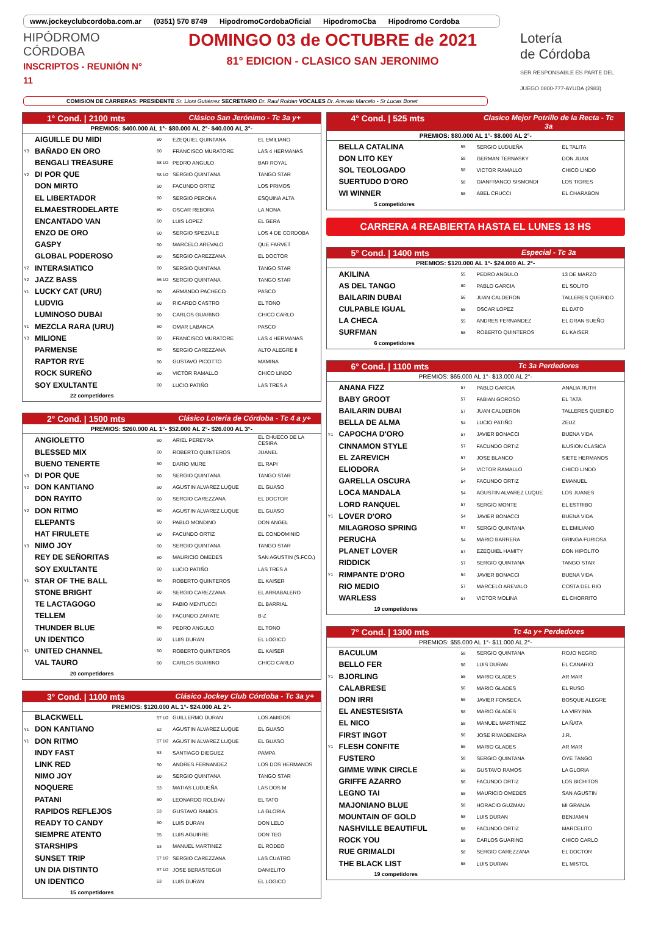www.jockeyclubcordoba.com.ar (0351) 570 8749 HipodromoCordobaOficial HipodromoCba Hipodromo Cordoba
HIPÓDROMO
CÓRDOBA
INSCRIPTOS - REUNIÓN N° 11
DOMINGO 03 de OCTUBRE de 2021
81° EDICION - CLASICO SAN JERONIMO
Lotería
de Córdoba
SER RESPONSABLE ES PARTE DEL JUEGO 0800-777-AYUDA (2983)
COMISION DE CARRERAS: PRESIDENTE Sr. Lloni Gutiérrez SECRETARIO Dr. Raul Roldan VOCALES Dr. Arevalo Marcelo - Sr Lucas Bonet
1° Cond. | 2100 mts Clásico San Jerónimo - Tc 3a y+
PREMIOS: $400.000 AL 1°- $80.000 AL 2°- $40.000 AL 3°-
| | AIGUILLE DU MIDI | 60 | EZEQUIEL QUINTANA | EL EMILIANO |
| Y3 | BAÑADO EN ORO | 60 | FRANCISCO MURATORE | LAS 4 HERMANAS |
| | BENGALI TREASURE | 58 1/2 | PEDRO ANGULO | BAR ROYAL |
| Y2 | DI POR QUE | 58 1/2 | SERGIO QUINTANA | TANGO STAR |
| | DON MIRTO | 60 | FACUNDO ORTIZ | LOS PRIMOS |
| | EL LIBERTADOR | 60 | SERGIO PERONA | ESQUINA ALTA |
| | ELMAESTRODELARTE | 60 | OSCAR REBORA | LA NONA |
| | ENCANTADO VAN | 60 | LUIS LOPEZ | EL GERA |
| | ENZO DE ORO | 60 | SERGIO SPEZIALE | LOS 4 DE CORDOBA |
| | GASPY | 60 | MARCELO AREVALO | QUE FARVET |
| | GLOBAL PODEROSO | 60 | SERGIO CAREZZANA | EL DOCTOR |
| Y2 | INTERASIATICO | 60 | SERGIO QUINTANA | TANGO STAR |
| Y2 | JAZZ BASS | 56 1/2 | SERGIO QUINTANA | TANGO STAR |
| Y1 | LUCKY CAT (URU) | 60 | ARMANDO PACHECO | PASCO |
| | LUDVIG | 60 | RICARDO CASTRO | EL TONO |
| | LUMINOSO DUBAI | 60 | CARLOS GUARINO | CHICO CARLO |
| Y1 | MEZCLA RARA (URU) | 60 | OMAR LABANCA | PASCO |
| Y3 | MILIONE | 60 | FRANCISCO MURATORE | LAS 4 HERMANAS |
| | PARMENSE | 60 | SERGIO CAREZZANA | ALTO ALEGRE II |
| | RAPTOR RYE | 60 | GUSTAVO PICOTTO | MAMINA |
| | ROCK SUREÑO | 60 | VICTOR RAMALLO | CHICO LINDO |
| | SOY EXULTANTE | 60 | LUCIO PATIÑO | LAS TRES A |
22 competidores
2° Cond. | 1500 mts Clásico Loteria de Córdoba - Tc 4 a y+
PREMIOS: $260.000 AL 1°- $52.000 AL 2°- $26.000 AL 3°-
| | ANGIOLETTO | 60 | ARIEL PEREYRA | EL CHUECO DE LA CESIRA |
| | BLESSED MIX | 60 | ROBERTO QUINTEROS | JUANEL |
| | BUENO TENERTE | 60 | DARIO MURE | EL RAPI |
| Y3 | DI POR QUE | 60 | SERGIO QUINTANA | TANGO STAR |
| Y2 | DON KANTIANO | 60 | AGUSTIN ALVAREZ LUQUE | EL GUASO |
| | DON RAYITO | 60 | SERGIO CAREZZANA | EL DOCTOR |
| Y2 | DON RITMO | 60 | AGUSTIN ALVAREZ LUQUE | EL GUASO |
| | ELEPANTS | 60 | PABLO MONDINO | DON ANGEL |
| | HAT FIRULETE | 60 | FACUNDO ORTIZ | EL CONDOMINIO |
| Y3 | NIMO JOY | 60 | SERGIO QUINTANA | TANGO STAR |
| | REY DE SEÑORITAS | 60 | MAURICIO OMEDES | SAN AGUSTIN (S.FCO.) |
| | SOY EXULTANTE | 60 | LUCIO PATIÑO | LAS TRES A |
| Y1 | STAR OF THE BALL | 60 | ROBERTO QUINTEROS | EL KAISER |
| | STONE BRIGHT | 60 | SERGIO CAREZZANA | EL ARRABALERO |
| | TE LACTAGOGO | 60 | FABIO MENTUCCI | EL BARRIAL |
| | TELLEM | 60 | FACUNDO ZARATE | B-Z |
| | THUNDER BLUE | 60 | PEDRO ANGULO | EL TONO |
| | UN IDENTICO | 60 | LUIS DURAN | EL LOGICO |
| Y1 | UNITED CHANNEL | 60 | ROBERTO QUINTEROS | EL KAISER |
| | VAL TAURO | 60 | CARLOS GUARINO | CHICO CARLO |
20 competidores
3° Cond. | 1100 mts Clásico Jockey Club Córdoba - Tc 3a y+
PREMIOS: $120.000 AL 1°- $24.000 AL 2°-
| | BLACKWELL | 57 1/2 | GUILLERMO DURAN | LOS AMIGOS |
| Y1 | DON KANTIANO | 52 | AGUSTIN ALVAREZ LUQUE | EL GUASO |
| Y1 | DON RITMO | 57 1/2 | AGUSTIN ALVAREZ LUQUE | EL GUASO |
| | INDY FAST | 53 | SANTIAGO DIEGUEZ | PAMPA |
| | LINK RED | 50 | ANDRES FERNANDEZ | LOS DOS HERMANOS |
| | NIMO JOY | 50 | SERGIO QUINTANA | TANGO STAR |
| | NOQUERE | 53 | MATIAS LUDUEÑA | LAS DOS M |
| | PATANI | 60 | LEONARDO ROLDAN | EL TATO |
| | RAPIDOS REFLEJOS | 53 | GUSTAVO RAMOS | LA GLORIA |
| | READY TO CANDY | 60 | LUIS DURAN | DON LELO |
| | SIEMPRE ATENTO | 55 | LUIS AGUIRRE | DON TEO |
| | STARSHIPS | 53 | MANUEL MARTINEZ | EL RODEO |
| | SUNSET TRIP | 57 1/2 | SERGIO CAREZZANA | LAS CUATRO |
| | UN DIA DISTINTO | 57 1/2 | JOSE BERASTEGUI | DANIELITO |
| | UN IDENTICO | 53 | LUIS DURAN | EL LOGICO |
15 competidores
4° Cond. | 525 mts Clasico Mejor Potrillo de la Recta - Tc 3a
PREMIOS: $80.000 AL 1°- $8.000 AL 2°-
| | BELLA CATALINA | 55 | SERGIO LUDUEÑA | EL TALITA |
| | DON LITO KEY | 58 | GERMAN TERNASKY | DON JUAN |
| | SOL TEOLOGADO | 58 | VICTOR RAMALLO | CHICO LINDO |
| | SUERTUDO D'ORO | 58 | GIANFRANCO SISMONDI | LOS TIGRES |
| | WI WINNER | 58 | ABEL CRUCCI | EL CHARABON |
5 competidores
CARRERA 4 REABIERTA HASTA EL LUNES 13 HS
5° Cond. | 1400 mts Especial - Tc 3a
PREMIOS: $120.000 AL 1°- $24.000 AL 2°-
| | AKILINA | 55 | PEDRO ANGULO | 13 DE MARZO |
| | AS DEL TANGO | 60 | PABLO GARCIA | EL SOLITO |
| | BAILARIN DUBAI | 56 | JUAN CALDERON | TALLERES QUERIDO |
| | CULPABLE IGUAL | 58 | OSCAR LOPEZ | EL DATO |
| | LA CHECA | 55 | ANDRES FERNANDEZ | EL GRAN SUEÑO |
| | SURFMAN | 58 | ROBERTO QUINTEROS | EL KAISER |
6 competidores
6° Cond. | 1100 mts Tc 3a Perdedores
PREMIOS: $65.000 AL 1°- $13.000 AL 2°-
| | ANANA FIZZ | 57 | PABLO GARCIA | ANALIA RUTH |
| | BABY GROOT | 57 | FABIAN GOROSO | EL TATA |
| | BAILARIN DUBAI | 57 | JUAN CALDERON | TALLERES QUERIDO |
| | BELLA DE ALMA | 54 | LUCIO PATIÑO | ZEUZ |
| Y1 | CAPOCHA D'ORO | 57 | JAVIER BONACCI | BUENA VIDA |
| | CINNAMON STYLE | 57 | FACUNDO ORTIZ | ILUSION CLASICA |
| | EL ZAREVICH | 57 | JOSE BLANCO | SIETE HERMANOS |
| | ELIODORA | 54 | VICTOR RAMALLO | CHICO LINDO |
| | GARELLA OSCURA | 54 | FACUNDO ORTIZ | EMANUEL |
| | LOCA MANDALA | 54 | AGUSTIN ALVAREZ LUQUE | LOS JUANES |
| | LORD RANQUEL | 57 | SERGIO MONTE | EL ESTRIBO |
| Y1 | LOVER D'ORO | 54 | JAVIER BONACCI | BUENA VIDA |
| | MILAGROSO SPRING | 57 | SERGIO QUINTANA | EL EMILIANO |
| | PERUCHA | 54 | MARIO BARRERA | GRINGA FURIOSA |
| | PLANET LOVER | 57 | EZEQUIEL HAMITY | DON HIPOLITO |
| | RIDDICK | 57 | SERGIO QUINTANA | TANGO STAR |
| Y1 | RIMPANTE D'ORO | 54 | JAVIER BONACCI | BUENA VIDA |
| | RIO MEDIO | 57 | MARCELO AREVALO | COSTA DEL RIO |
| | WARLESS | 57 | VICTOR MOLINA | EL CHORRITO |
19 competidores
7° Cond. | 1300 mts Tc 4a y+ Perdedores
PREMIOS: $55.000 AL 1°- $11.000 AL 2°-
| | BACULUM | 58 | SERGIO QUINTANA | ROJO NEGRO |
| | BELLO FER | 56 | LUIS DURAN | EL CANARIO |
| Y1 | BJORLING | 58 | MARIO GLADES | AR MAR |
| | CALABRESE | 56 | MARIO GLADES | EL RUSO |
| | DON IRRI | 56 | JAVIER FONSECA | BOSQUE ALEGRE |
| | EL ANESTESISTA | 58 | MARIO GLADES | LA VIRYINIA |
| | EL NICO | 58 | MANUEL MARTINEZ | LA ÑATA |
| | FIRST INGOT | 56 | JOSE RIVADENEIRA | J.R. |
| Y1 | FLESH CONFITE | 56 | MARIO GLADES | AR MAR |
| | FUSTERO | 58 | SERGIO QUINTANA | OYE TANGO |
| | GIMME WINK CIRCLE | 58 | GUSTAVO RAMOS | LA GLORIA |
| | GRIFFE AZARRO | 56 | FACUNDO ORTIZ | LOS BICHITOS |
| | LEGNO TAI | 58 | MAURICIO OMEDES | SAN AGUSTIN |
| | MAJONIANO BLUE | 58 | HORACIO GUZMAN | MI GRANJA |
| | MOUNTAIN OF GOLD | 58 | LUIS DURAN | BENJAMIN |
| | NASHVILLE BEAUTIFUL | 58 | FACUNDO ORTIZ | MARCELITO |
| | ROCK YOU | 58 | CARLOS GUARINO | CHICO CARLO |
| | RUE GRIMALDI | 58 | SERGIO CAREZZANA | EL DOCTOR |
| | THE BLACK LIST | 58 | LUIS DURAN | EL MISTOL |
19 competidores